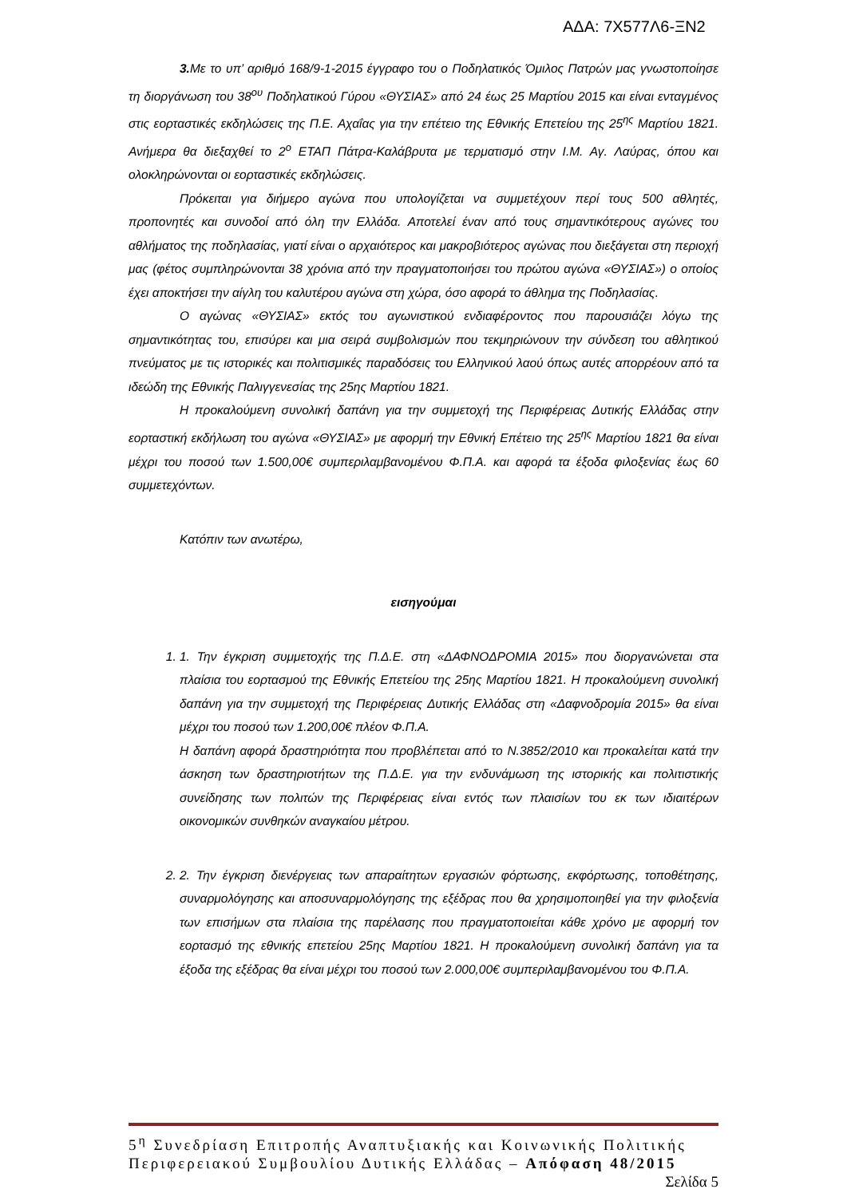ΑΔΑ: 7Χ577Λ6-ΞΝ2
3. Με το υπ’ αριθμό 168/9-1-2015 έγγραφο του ο Ποδηλατικός Όμιλος Πατρών μας γνωστοποίησε τη διοργάνωση του 38<sup>ου</sup> Ποδηλατικού Γύρου «ΘΥΣΙΑΣ» από 24 έως 25 Μαρτίου 2015 και είναι ενταγμένος στις εορταστικές εκδηλώσεις της Π.Ε. Αχαΐας για την επέτειο της Εθνικής Επετείου της 25<sup>ης</sup> Μαρτίου 1821. Ανήμερα θα διεξαχθεί το 2<sup>ο</sup> ΕΤΑΠ Πάτρα-Καλάβρυτα με τερματισμό στην Ι.Μ. Αγ. Λαύρας, όπου και ολοκληρώνονται οι εορταστικές εκδηλώσεις.
Πρόκειται για διήμερο αγώνα που υπολογίζεται να συμμετέχουν περί τους 500 αθλητές, προπονητές και συνοδοί από όλη την Ελλάδα. Αποτελεί έναν από τους σημαντικότερους αγώνες του αθλήματος της ποδηλασίας, γιατί είναι ο αρχαιότερος και μακροβιότερος αγώνας που διεξάγεται στη περιοχή μας (φέτος συμπληρώνονται 38 χρόνια από την πραγματοποιήσει του πρώτου αγώνα «ΘΥΣΙΑΣ») ο οποίος έχει αποκτήσει την αίγλη του καλυτέρου αγώνα στη χώρα, όσο αφορά το άθλημα της Ποδηλασίας.
Ο αγώνας «ΘΥΣΙΑΣ» εκτός του αγωνιστικού ενδιαφέροντος που παρουσιάζει λόγω της σημαντικότητας του, επισύρει και μια σειρά συμβολισμών που τεκμηριώνουν την σύνδεση του αθλητικού πνεύματος με τις ιστορικές και πολιτισμικές παραδόσεις του Ελληνικού λαού όπως αυτές απορρέουν από τα ιδεώδη της Εθνικής Παλιγγενεσίας της 25ης Μαρτίου 1821.
Η προκαλούμενη συνολική δαπάνη για την συμμετοχή της Περιφέρειας Δυτικής Ελλάδας στην εορταστική εκδήλωση του αγώνα «ΘΥΣΙΑΣ» με αφορμή την Εθνική Επέτειο της 25<sup>ης</sup> Μαρτίου 1821 θα είναι μέχρι του ποσού των 1.500,00€ συμπεριλαμβανομένου Φ.Π.Α. και αφορά τα έξοδα φιλοξενίας έως 60 συμμετεχόντων.
Κατόπιν των ανωτέρω,
εισηγούμαι
1. 1. Την έγκριση συμμετοχής της Π.Δ.Ε. στη «ΔΑΦΝΟΔΡΟΜΙΑ 2015» που διοργανώνεται στα πλαίσια του εορτασμού της Εθνικής Επετείου της 25ης Μαρτίου 1821. Η προκαλούμενη συνολική δαπάνη για την συμμετοχή της Περιφέρειας Δυτικής Ελλάδας στη «Δαφνοδρομία 2015» θα είναι μέχρι του ποσού των 1.200,00€ πλέον Φ.Π.Α.
Η δαπάνη αφορά δραστηριότητα που προβλέπεται από το Ν.3852/2010 και προκαλείται κατά την άσκηση των δραστηριοτήτων της Π.Δ.Ε. για την ενδυνάμωση της ιστορικής και πολιτιστικής συνείδησης των πολιτών της Περιφέρειας είναι εντός των πλαισίων του εκ των ιδιαιτέρων οικονομικών συνθηκών αναγκαίου μέτρου.
2. 2. Την έγκριση διενέργειας των απαραίτητων εργασιών φόρτωσης, εκφόρτωσης, τοποθέτησης, συναρμολόγησης και αποσυναρμολόγησης της εξέδρας που θα χρησιμοποιηθεί για την φιλοξενία των επισήμων στα πλαίσια της παρέλασης που πραγματοποιείται κάθε χρόνο με αφορμή τον εορτασμό της εθνικής επετείου 25ης Μαρτίου 1821. Η προκαλούμενη συνολική δαπάνη για τα έξοδα της εξέδρας θα είναι μέχρι του ποσού των 2.000,00€ συμπεριλαμβανομένου του Φ.Π.Α.
5<sup>η</sup> Συνεδρίαση Επιτροπής Αναπτυξιακής και Κοινωνικής Πολιτικής Περιφερειακού Συμβουλίου Δυτικής Ελλάδας – Απόφαση 48/2015 Σελίδα 5